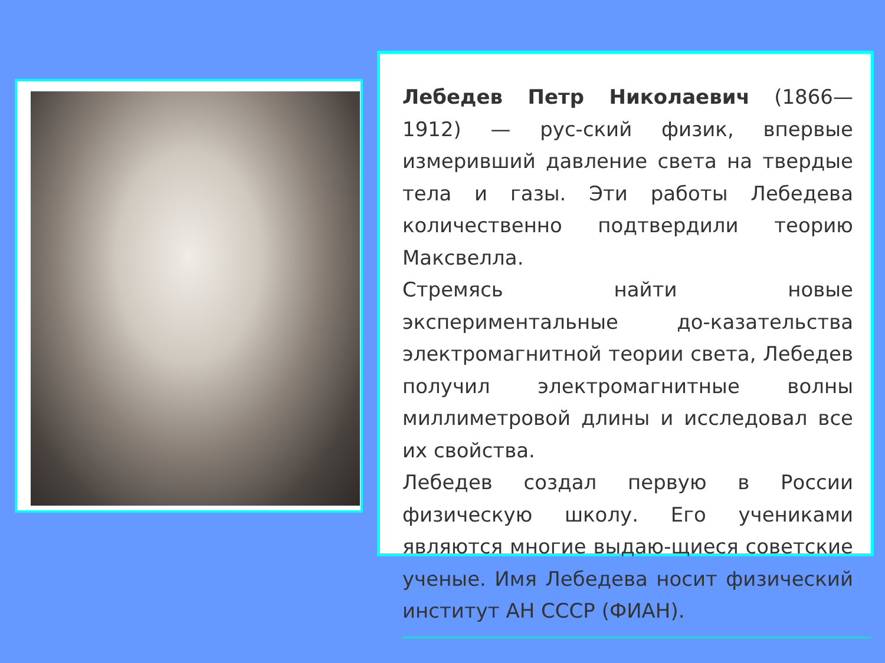Лебедев Петр Николаевич (1866—1912) — рус-ский физик, впервые измеривший давление света на твердые тела и газы. Эти работы Лебедева количественно подтвердили теорию Максвелла.
Стремясь найти новые экспериментальные до-казательства электромагнитной теории света, Лебедев получил электромагнитные волны миллиметровой длины и исследовал все их свойства.
Лебедев создал первую в России физическую школу. Его учениками являются многие выдаю-щиеся советские ученые. Имя Лебедева носит физический институт АН СССР (ФИАН).